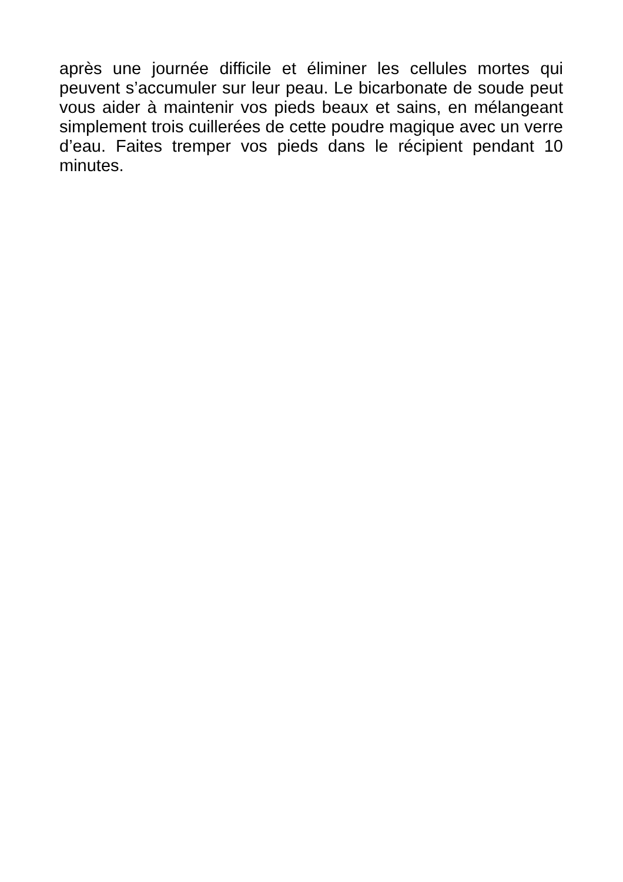après une journée difficile et éliminer les cellules mortes qui peuvent s’accumuler sur leur peau. Le bicarbonate de soude peut vous aider à maintenir vos pieds beaux et sains, en mélangeant simplement trois cuillerées de cette poudre magique avec un verre d’eau. Faites tremper vos pieds dans le récipient pendant 10 minutes.